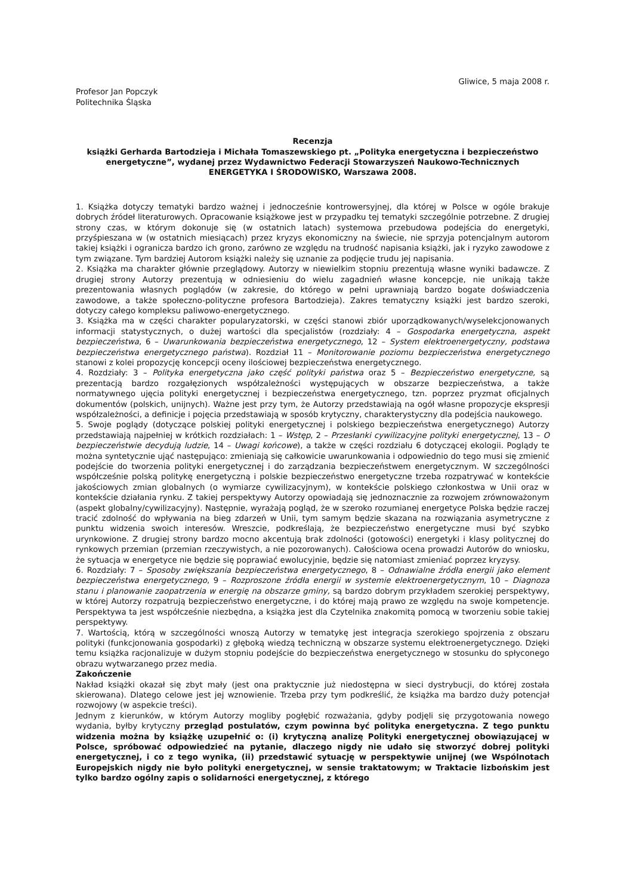Gliwice, 5 maja 2008 r.
Profesor Jan Popczyk
Politechnika Śląska
Recenzja
książki Gerharda Bartodzieja i Michała Tomaszewskiego pt. „Polityka energetyczna i bezpieczeństwo energetyczne”, wydanej przez Wydawnictwo Federacji Stowarzyszeń Naukowo-Technicznych ENERGETYKA I ŚRODOWISKO, Warszawa 2008.
1. Książka dotyczy tematyki bardzo ważnej i jednocześnie kontrowersyjnej, dla której w Polsce w ogóle brakuje dobrych źródeł literaturowych. Opracowanie książkowe jest w przypadku tej tematyki szczególnie potrzebne. Z drugiej strony czas, w którym dokonuje się (w ostatnich latach) systemowa przebudowa podejścia do energetyki, przyśpieszana w (w ostatnich miesiącach) przez kryzys ekonomiczny na świecie, nie sprzyja potencjalnym autorom takiej książki i ogranicza bardzo ich grono, zarówno ze względu na trudność napisania książki, jak i ryzyko zawodowe z tym związane. Tym bardziej Autorom książki należy się uznanie za podjęcie trudu jej napisania.
2. Książka ma charakter głównie przeglądowy. Autorzy w niewielkim stopniu prezentują własne wyniki badawcze. Z drugiej strony Autorzy prezentują w odniesieniu do wielu zagadnień własne koncepcje, nie unikają także prezentowania własnych poglądów (w zakresie, do którego w pełni uprawniają bardzo bogate doświadczenia zawodowe, a także społeczno-polityczne profesora Bartodzieja). Zakres tematyczny książki jest bardzo szeroki, dotyczy całego kompleksu paliwowo-energetycznego.
3. Książka ma w części charakter popularyzatorski, w części stanowi zbiór uporządkowanych/wyselekcjonowanych informacji statystycznych, o dużej wartości dla specjalistów (rozdziały: 4 – Gospodarka energetyczna, aspekt bezpieczeństwa, 6 – Uwarunkowania bezpieczeństwa energetycznego, 12 – System elektroenergetyczny, podstawa bezpieczeństwa energetycznego państwa). Rozdział 11 – Monitorowanie poziomu bezpieczeństwa energetycznego stanowi z kolei propozycję koncepcji oceny ilościowej bezpieczeństwa energetycznego.
4. Rozdziały: 3 – Polityka energetyczna jako część polityki państwa oraz 5 – Bezpieczeństwo energetyczne, są prezentacją bardzo rozgałęzionych współzależności występujących w obszarze bezpieczeństwa, a także normatywnego ujęcia polityki energetycznej i bezpieczeństwa energetycznego, tzn. poprzez pryzmat oficjalnych dokumentów (polskich, unijnych). Ważne jest przy tym, że Autorzy przedstawiają na ogół własne propozycje ekspresji współzależności, a definicje i pojęcia przedstawiają w sposób krytyczny, charakterystyczny dla podejścia naukowego.
5. Swoje poglądy (dotyczące polskiej polityki energetycznej i polskiego bezpieczeństwa energetycznego) Autorzy przedstawiają najpełniej w krótkich rozdziałach: 1 – Wstęp, 2 – Przesłanki cywilizacyjne polityki energetycznej, 13 – O bezpieczeństwie decydują ludzie, 14 – Uwagi końcowe), a także w części rozdziału 6 dotyczącej ekologii. Poglądy te można syntetycznie ująć następująco: zmieniają się całkowicie uwarunkowania i odpowiednio do tego musi się zmienić podejście do tworzenia polityki energetycznej i do zarządzania bezpieczeństwem energetycznym. W szczególności współcześnie polską politykę energetyczną i polskie bezpieczeństwo energetyczne trzeba rozpatrywać w kontekście jakościowych zmian globalnych (o wymiarze cywilizacyjnym), w kontekście polskiego członkostwa w Unii oraz w kontekście działania rynku. Z takiej perspektywy Autorzy opowiadają się jednoznacznie za rozwojem zrównoważonym (aspekt globalny/cywilizacyjny). Następnie, wyrażają pogląd, że w szeroko rozumianej energetyce Polska będzie raczej tracić zdolność do wpływania na bieg zdarzeń w Unii, tym samym będzie skazana na rozwiązania asymetryczne z punktu widzenia swoich interesów. Wreszcie, podkreślają, że bezpieczeństwo energetyczne musi być szybko urynkowione. Z drugiej strony bardzo mocno akcentują brak zdolności (gotowości) energetyki i klasy politycznej do rynkowych przemian (przemian rzeczywistych, a nie pozorowanych). Całościowa ocena prowadzi Autorów do wniosku, że sytuacja w energetyce nie będzie się poprawiać ewolucyjnie, będzie się natomiast zmieniać poprzez kryzysy.
6. Rozdziały: 7 – Sposoby zwiększania bezpieczeństwa energetycznego, 8 – Odnawialne źródła energii jako element bezpieczeństwa energetycznego, 9 – Rozproszone źródła energii w systemie elektroenergetycznym, 10 – Diagnoza stanu i planowanie zaopatrzenia w energię na obszarze gminy, są bardzo dobrym przykładem szerokiej perspektywy, w której Autorzy rozpatrują bezpieczeństwo energetyczne, i do której mają prawo ze względu na swoje kompetencje. Perspektywa ta jest współcześnie niezbędna, a książka jest dla Czytelnika znakomitą pomocą w tworzeniu sobie takiej perspektywy.
7. Wartością, którą w szczególności wnoszą Autorzy w tematykę jest integracja szerokiego spojrzenia z obszaru polityki (funkcjonowania gospodarki) z głęboką wiedzą techniczną w obszarze systemu elektroenergetycznego. Dzięki temu książka racjonalizuje w dużym stopniu podejście do bezpieczeństwa energetycznego w stosunku do spłyconego obrazu wytwarzanego przez media.
Zakończenie
Nakład książki okazał się zbyt mały (jest ona praktycznie już niedostępna w sieci dystrybucji, do której została skierowana). Dlatego celowe jest jej wznowienie. Trzeba przy tym podkreślić, że książka ma bardzo duży potencjał rozwojowy (w aspekcie treści).
Jednym z kierunków, w którym Autorzy mogliby pogłębić rozważania, gdyby podjęli się przygotowania nowego wydania, byłby krytyczny przegląd postulatów, czym powinna być polityka energetyczna. Z tego punktu widzenia można by książkę uzupełnić o: (i) krytyczną analizę Polityki energetycznej obowiązującej w Polsce, spróbować odpowiedzieć na pytanie, dlaczego nigdy nie udało się stworzyć dobrej polityki energetycznej, i co z tego wynika, (ii) przedstawić sytuację w perspektywie unijnej (we Wspólnotach Europejskich nigdy nie było polityki energetycznej, w sensie traktatowym; w Traktacie lizbońskim jest tylko bardzo ogólny zapis o solidarności energetycznej, z którego